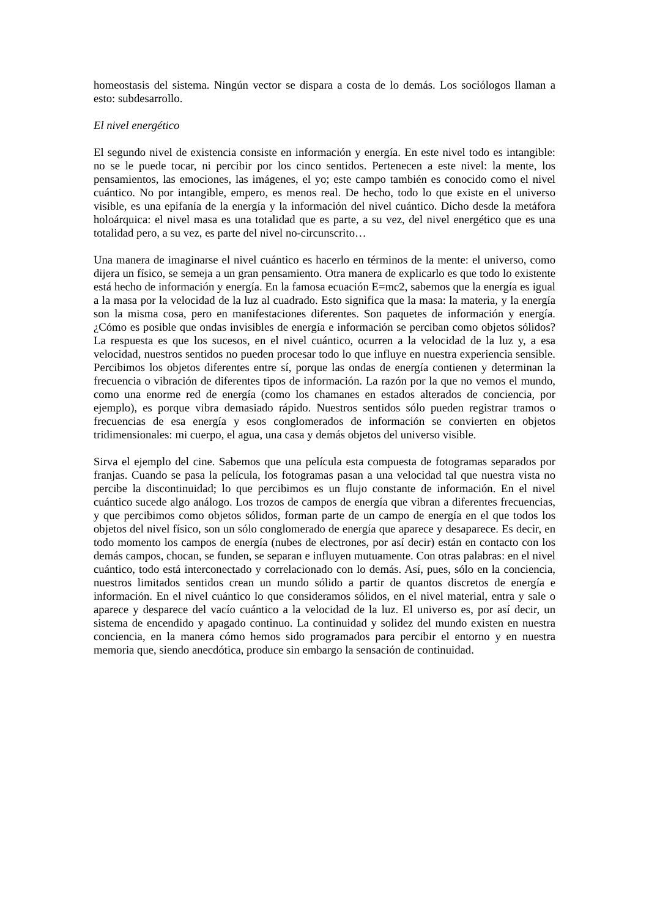homeostasis del sistema. Ningún vector se dispara a costa de lo demás. Los sociólogos llaman a esto: subdesarrollo.
El nivel energético
El segundo nivel de existencia consiste en información y energía. En este nivel todo es intangible: no se le puede tocar, ni percibir por los cinco sentidos. Pertenecen a este nivel: la mente, los pensamientos, las emociones, las imágenes, el yo; este campo también es conocido como el nivel cuántico. No por intangible, empero, es menos real. De hecho, todo lo que existe en el universo visible, es una epifanía de la energía y la información del nivel cuántico. Dicho desde la metáfora holoárquica: el nivel masa es una totalidad que es parte, a su vez, del nivel energético que es una totalidad pero, a su vez, es parte del nivel no-circunscrito…
Una manera de imaginarse el nivel cuántico es hacerlo en términos de la mente: el universo, como dijera un físico, se semeja a un gran pensamiento. Otra manera de explicarlo es que todo lo existente está hecho de información y energía. En la famosa ecuación E=mc2, sabemos que la energía es igual a la masa por la velocidad de la luz al cuadrado. Esto significa que la masa: la materia, y la energía son la misma cosa, pero en manifestaciones diferentes. Son paquetes de información y energía. ¿Cómo es posible que ondas invisibles de energía e información se perciban como objetos sólidos? La respuesta es que los sucesos, en el nivel cuántico, ocurren a la velocidad de la luz y, a esa velocidad, nuestros sentidos no pueden procesar todo lo que influye en nuestra experiencia sensible. Percibimos los objetos diferentes entre sí, porque las ondas de energía contienen y determinan la frecuencia o vibración de diferentes tipos de información. La razón por la que no vemos el mundo, como una enorme red de energía (como los chamanes en estados alterados de conciencia, por ejemplo), es porque vibra demasiado rápido. Nuestros sentidos sólo pueden registrar tramos o frecuencias de esa energía y esos conglomerados de información se convierten en objetos tridimensionales: mi cuerpo, el agua, una casa y demás objetos del universo visible.
Sirva el ejemplo del cine. Sabemos que una película esta compuesta de fotogramas separados por franjas. Cuando se pasa la película, los fotogramas pasan a una velocidad tal que nuestra vista no percibe la discontinuidad; lo que percibimos es un flujo constante de información. En el nivel cuántico sucede algo análogo. Los trozos de campos de energía que vibran a diferentes frecuencias, y que percibimos como objetos sólidos, forman parte de un campo de energía en el que todos los objetos del nivel físico, son un sólo conglomerado de energía que aparece y desaparece. Es decir, en todo momento los campos de energía (nubes de electrones, por así decir) están en contacto con los demás campos, chocan, se funden, se separan e influyen mutuamente. Con otras palabras: en el nivel cuántico, todo está interconectado y correlacionado con lo demás. Así, pues, sólo en la conciencia, nuestros limitados sentidos crean un mundo sólido a partir de quantos discretos de energía e información. En el nivel cuántico lo que consideramos sólidos, en el nivel material, entra y sale o aparece y desparece del vacío cuántico a la velocidad de la luz. El universo es, por así decir, un sistema de encendido y apagado continuo. La continuidad y solidez del mundo existen en nuestra conciencia, en la manera cómo hemos sido programados para percibir el entorno y en nuestra memoria que, siendo anecdótica, produce sin embargo la sensación de continuidad.